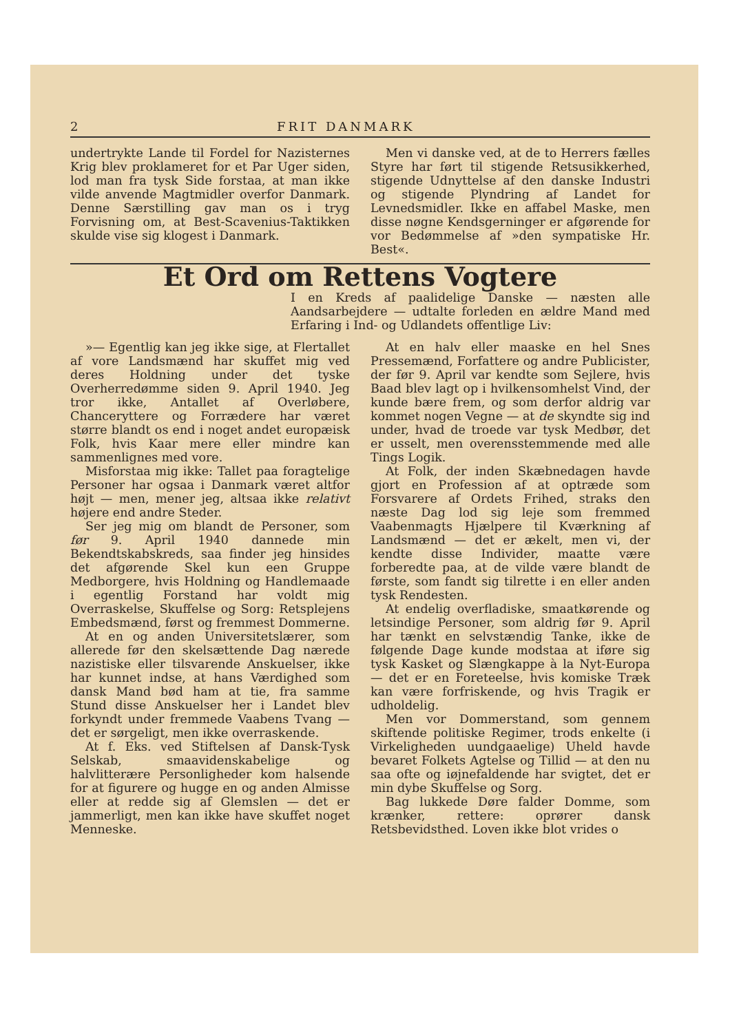2 FRIT DANMARK
undertrykte Lande til Fordel for Nazisternes Krig blev proklameret for et Par Uger siden, lod man fra tysk Side forstaa, at man ikke vilde anvende Magtmidler overfor Danmark. Denne Særstilling gav man os i tryg Forvisning om, at Best-Scavenius-Taktikken skulde vise sig klogest i Danmark.
Men vi danske ved, at de to Herrers fælles Styre har ført til stigende Retsusikkerhed, stigende Udnyttelse af den danske Industri og stigende Plyndring af Landet for Levnedsmidler. Ikke en affabel Maske, men disse nøgne Kendsgerninger er afgørende for vor Bedømmelse af »den sympatiske Hr. Best«.
Et Ord om Rettens Vogtere
I en Kreds af paalidelige Danske — næsten alle Aandsarbejdere — udtalte forleden en ældre Mand med Erfaring i Ind- og Udlandets offentlige Liv:
»— Egentlig kan jeg ikke sige, at Flertallet af vore Landsmænd har skuffet mig ved deres Holdning under det tyske Overherredømme siden 9. April 1940. Jeg tror ikke, Antallet af Overløbere, Chanceryttere og Forrædere har været større blandt os end i noget andet europæisk Folk, hvis Kaar mere eller mindre kan sammenlignes med vore.
Misforstaa mig ikke: Tallet paa foragtelige Personer har ogsaa i Danmark været altfor højt — men, mener jeg, altsaa ikke relativt højere end andre Steder.
Ser jeg mig om blandt de Personer, som før 9. April 1940 dannede min Bekendtskabskreds, saa finder jeg hinsides det afgørende Skel kun een Gruppe Medborgere, hvis Holdning og Handlemaade i egentlig Forstand har voldt mig Overraskelse, Skuffelse og Sorg: Retsplejens Embedsmænd, først og fremmest Dommerne.
At en og anden Universitetslærer, som allerede før den skelsættende Dag nærede nazistiske eller tilsvarende Anskuelser, ikke har kunnet indse, at hans Værdighed som dansk Mand bød ham at tie, fra samme Stund disse Anskuelser her i Landet blev forkyndt under fremmede Vaabens Tvang — det er sørgeligt, men ikke overraskende.
At f. Eks. ved Stiftelsen af Dansk-Tysk Selskab, smaavidenskabelige og halvlitterære Personligheder kom halsende for at figurere og hugge en og anden Almisse eller at redde sig af Glemslen — det er jammerligt, men kan ikke have skuffet noget Menneske.
At en halv eller maaske en hel Snes Pressemænd, Forfattere og andre Publicister, der før 9. April var kendte som Sejlere, hvis Baad blev lagt op i hvilkensomhelst Vind, der kunde bære frem, og som derfor aldrig var kommet nogen Vegne — at de skyndte sig ind under, hvad de troede var tysk Medbør, det er usselt, men overensstemmende med alle Tings Logik.
At Folk, der inden Skæbnedagen havde gjort en Profession af at optræde som Forsvarere af Ordets Frihed, straks den næste Dag lod sig leje som fremmed Vaabenmagts Hjælpere til Kværkning af Landsmænd — det er ækelt, men vi, der kendte disse Individer, maatte være forberedte paa, at de vilde være blandt de første, som fandt sig tilrette i en eller anden tysk Rendesten.
At endelig overfladiske, smaatkørende og letsindige Personer, som aldrig før 9. April har tænkt en selvstændig Tanke, ikke de følgende Dage kunde modstaa at iføre sig tysk Kasket og Slængkappe à la Nyt-Europa — det er en Foreteelse, hvis komiske Træk kan være forfriskende, og hvis Tragik er udholdelig.
Men vor Dommerstand, som gennem skiftende politiske Regimer, trods enkelte (i Virkeligheden uundgaaelige) Uheld havde bevaret Folkets Agtelse og Tillid — at den nu saa ofte og iøjnefaldende har svigtet, det er min dybe Skuffelse og Sorg.
Bag lukkede Døre falder Domme, som krænker, rettere: oprører dansk Retsbevidsthed. Loven ikke blot vrides o